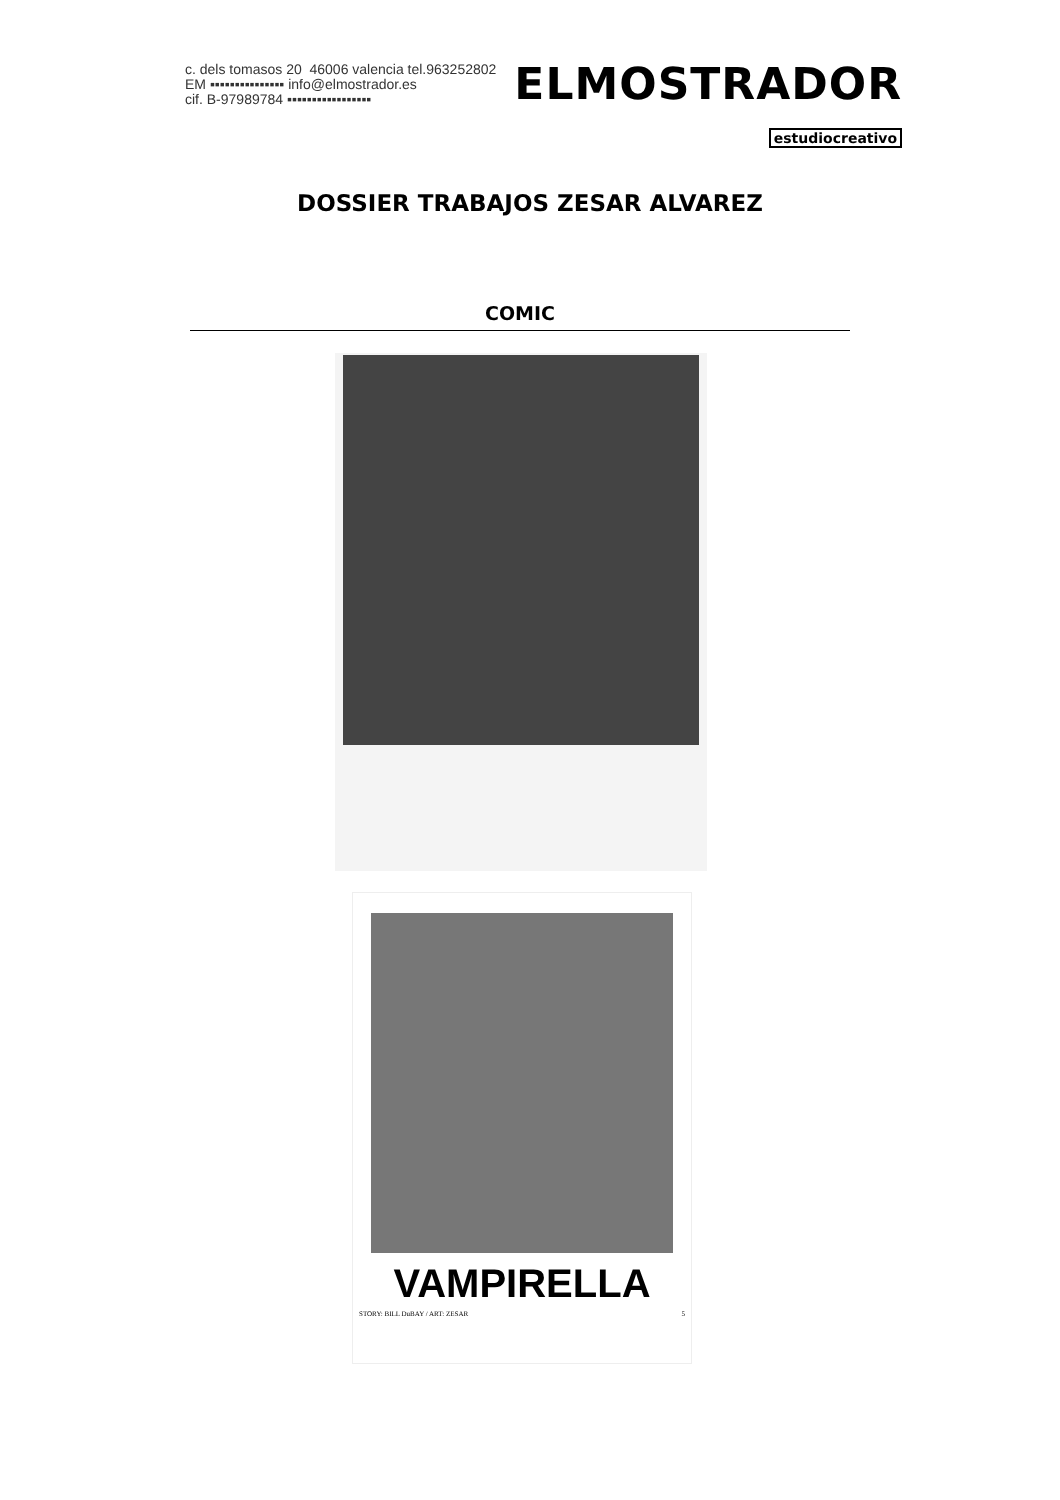c. dels tomasos 20 46006 valencia tel.963252802
EM ▪▪▪▪▪▪▪▪▪▪▪▪▪▪▪ info@elmostrador.es
cif. B-97989784 ▪▪▪▪▪▪▪▪▪▪▪▪▪▪▪▪▪
ELMOSTRADOR
estudiocreativo
DOSSIER TRABAJOS ZESAR ALVAREZ
COMIC
VAMPIRELLA
STORY: BILL DuBAY / ART: ZESAR 5